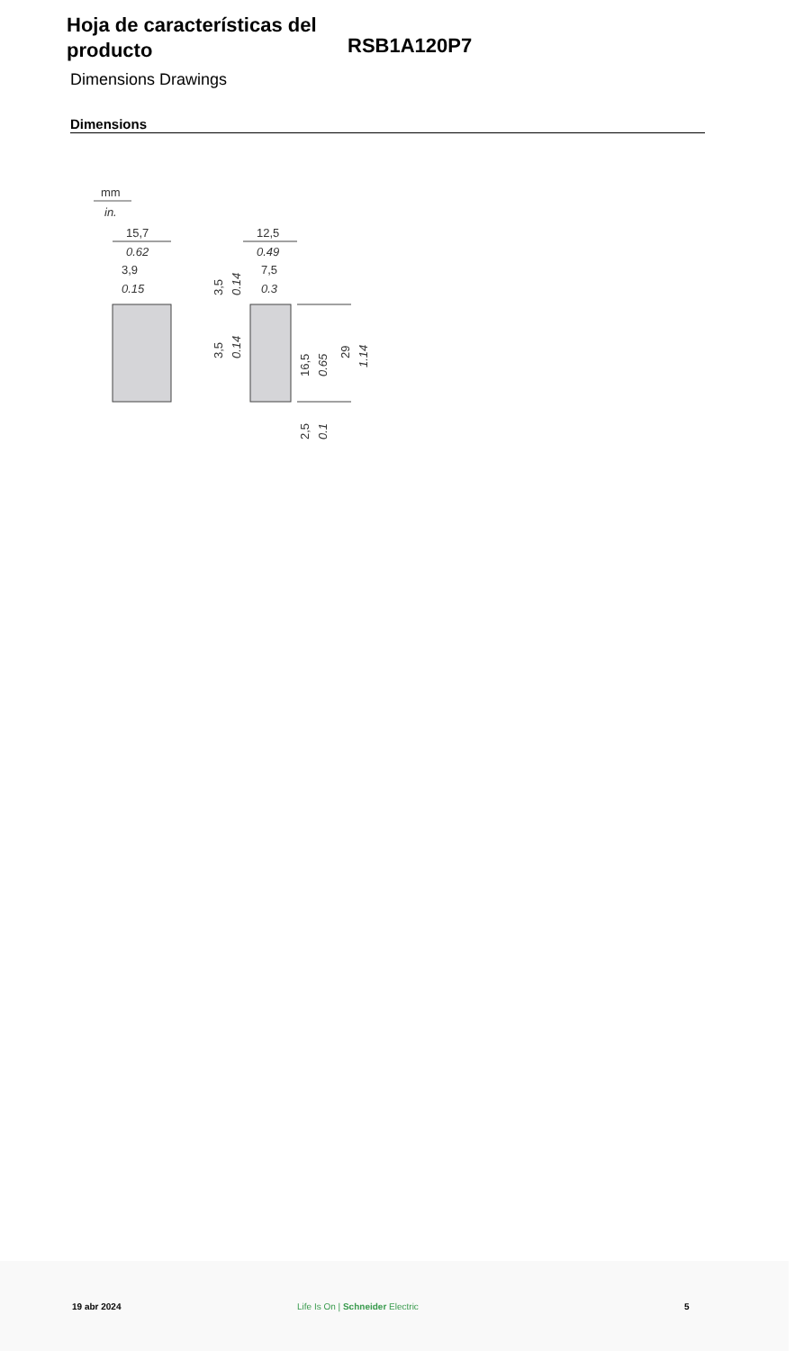Hoja de características del producto
RSB1A120P7
Dimensions Drawings
Dimensions
mm
in.
15,7
0.62
3,9
0.15
12,5
0.49
7,5
0.3
29
1.14
16,5
0.65
2,5
0.1
3,5
0.14
3,5
0.14
19 abr 2024 Life Is On | Schneider Electric 5